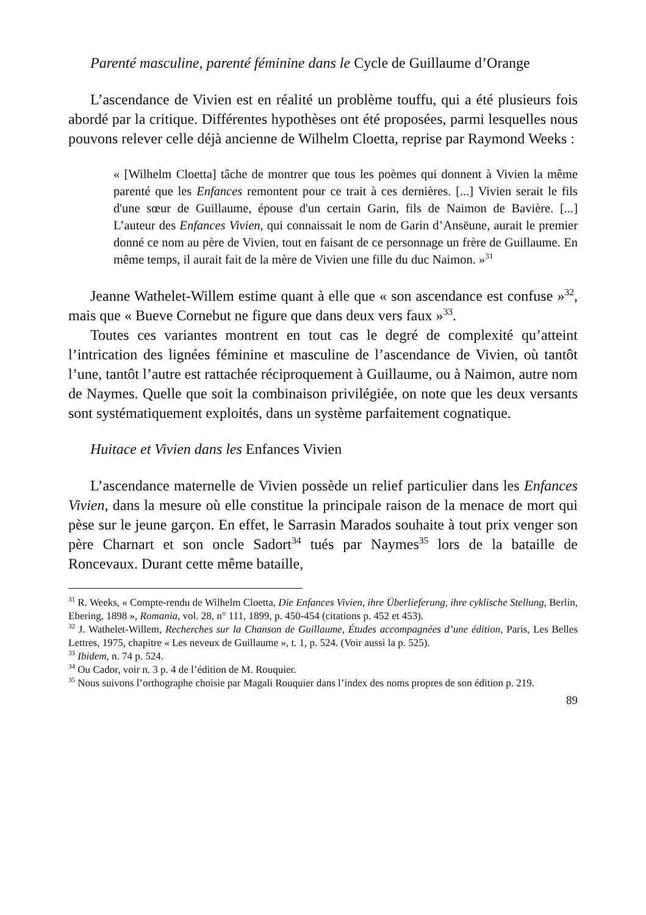Parenté masculine, parenté féminine dans le Cycle de Guillaume d’Orange
L’ascendance de Vivien est en réalité un problème touffu, qui a été plusieurs fois abordé par la critique. Différentes hypothèses ont été proposées, parmi lesquelles nous pouvons relever celle déjà ancienne de Wilhelm Cloetta, reprise par Raymond Weeks :
« [Wilhelm Cloetta] tâche de montrer que tous les poèmes qui donnent à Vivien la même parenté que les Enfances remontent pour ce trait à ces dernières. [...] Vivien serait le fils d'une sœur de Guillaume, épouse d'un certain Garin, fils de Naimon de Bavière. [...] L’auteur des Enfances Vivien, qui connaissait le nom de Garin d’Ansëune, aurait le premier donné ce nom au père de Vivien, tout en faisant de ce personnage un frère de Guillaume. En même temps, il aurait fait de la mère de Vivien une fille du duc Naimon. »<sup>31</sup>
Jeanne Wathelet-Willem estime quant à elle que « son ascendance est confuse »<sup>32</sup>, mais que « Bueve Cornebut ne figure que dans deux vers faux »<sup>33</sup>.
Toutes ces variantes montrent en tout cas le degré de complexité qu’atteint l’intrication des lignées féminine et masculine de l’ascendance de Vivien, où tantôt l’une, tantôt l’autre est rattachée réciproquement à Guillaume, ou à Naimon, autre nom de Naymes. Quelle que soit la combinaison privilégiée, on note que les deux versants sont systématiquement exploités, dans un système parfaitement cognatique.
Huitace et Vivien dans les Enfances Vivien
L’ascendance maternelle de Vivien possède un relief particulier dans les Enfances Vivien, dans la mesure où elle constitue la principale raison de la menace de mort qui pèse sur le jeune garçon. En effet, le Sarrasin Marados souhaite à tout prix venger son père Charnart et son oncle Sadort<sup>34</sup> tués par Naymes<sup>35</sup> lors de la bataille de Roncevaux. Durant cette même bataille,
<sup>31</sup> R. Weeks, « Compte-rendu de Wilhelm Cloetta, Die Enfances Vivien, ihre Überlieferung, ihre cyklische Stellung, Berlin, Ebering, 1898 », Romania, vol. 28, n° 111, 1899, p. 450-454 (citations p. 452 et 453).
<sup>32</sup> J. Wathelet-Willem, Recherches sur la Chanson de Guillaume, Études accompagnées d’une édition, Paris, Les Belles Lettres, 1975, chapitre « Les neveux de Guillaume », t. 1, p. 524. (Voir aussi la p. 525).
<sup>33</sup> Ibidem, n. 74 p. 524.
<sup>34</sup> Ou Cador, voir n. 3 p. 4 de l’édition de M. Rouquier.
<sup>35</sup> Nous suivons l’orthographe choisie par Magali Rouquier dans l’index des noms propres de son édition p. 219.
89